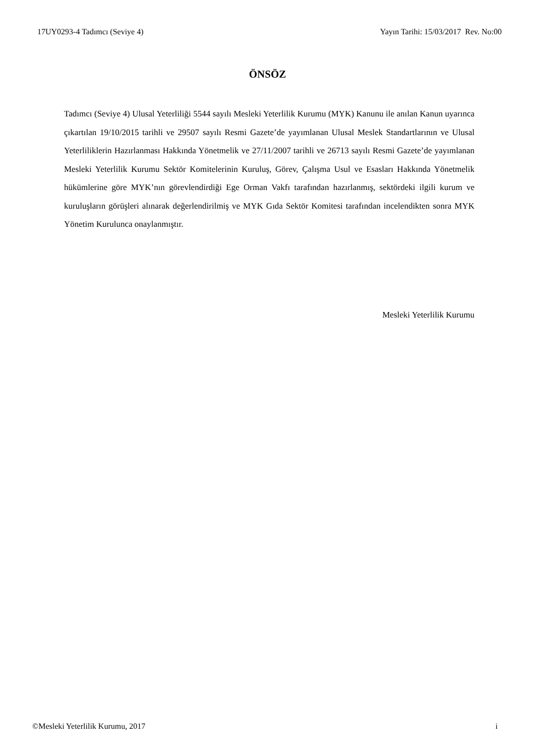17UY0293-4 Tadımcı (Seviye 4) Yayın Tarihi: 15/03/2017 Rev. No:00
ÖNSÖZ
Tadımcı (Seviye 4) Ulusal Yeterliliği 5544 sayılı Mesleki Yeterlilik Kurumu (MYK) Kanunu ile anılan Kanun uyarınca çıkartılan 19/10/2015 tarihli ve 29507 sayılı Resmi Gazete’de yayımlanan Ulusal Meslek Standartlarının ve Ulusal Yeterliliklerin Hazırlanması Hakkında Yönetmelik ve 27/11/2007 tarihli ve 26713 sayılı Resmi Gazete’de yayımlanan Mesleki Yeterlilik Kurumu Sektör Komitelerinin Kuruluş, Görev, Çalışma Usul ve Esasları Hakkında Yönetmelik hükümlerine göre MYK’nın görevlendirdiği Ege Orman Vakfı tarafından hazırlanmış, sektördeki ilgili kurum ve kuruluşların görüşleri alınarak değerlendirilmiş ve MYK Gıda Sektör Komitesi tarafından incelendikten sonra MYK Yönetim Kurulunca onaylanmıştır.
Mesleki Yeterlilik Kurumu
©Mesleki Yeterlilik Kurumu, 2017 i